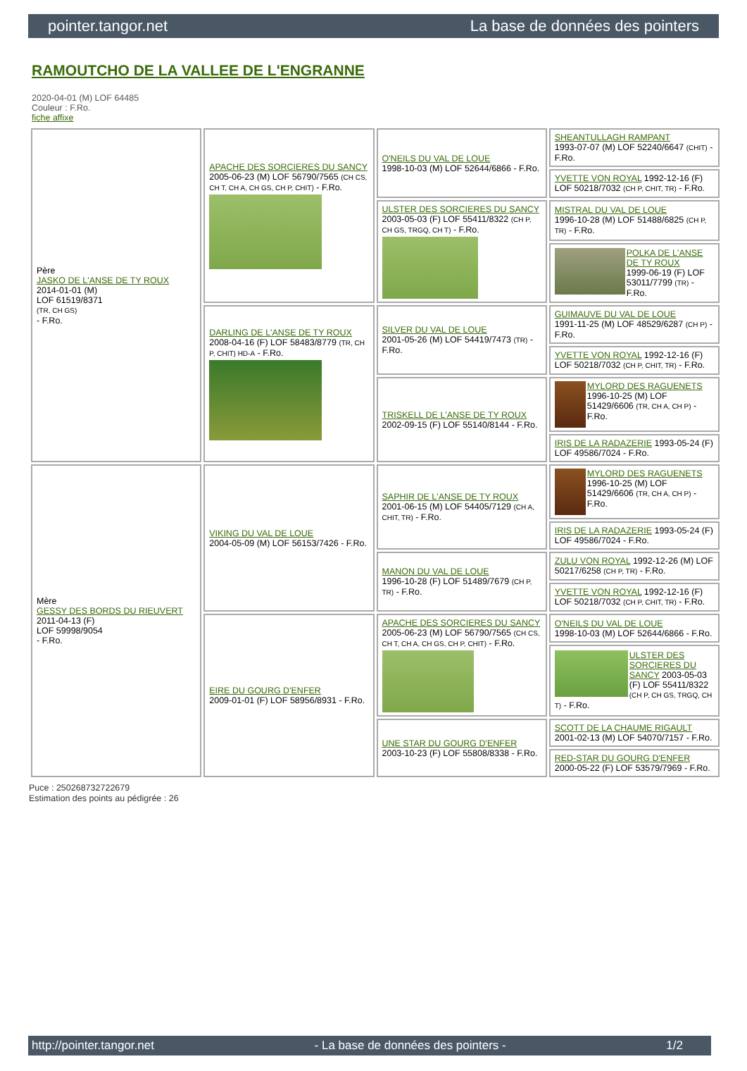pointer.tangor.net La base de données des pointers
RAMOUTCHO DE LA VALLEE DE L'ENGRANNE
2020-04-01 (M) LOF 64485
Couleur : F.Ro.
fiche affixe
| Père JASKO DE L'ANSE DE TY ROUX 2014-01-01 (M) LOF 61519/8371 (TR, CH GS) - F.Ro. | APACHE DES SORCIERES DU SANCY 2005-06-23 (M) LOF 56790/7565 (CH CS, CH T, CH A, CH GS, CH P, CHIT) - F.Ro. | O'NEILS DU VAL DE LOUE 1998-10-03 (M) LOF 52644/6866 - F.Ro. | SHEANTULLAGH RAMPANT 1993-07-07 (M) LOF 52240/6647 (CHIT) - F.Ro. |
| | | | YVETTE VON ROYAL 1992-12-16 (F) LOF 50218/7032 (CH P, CHIT, TR) - F.Ro. |
| | | ULSTER DES SORCIERES DU SANCY 2003-05-03 (F) LOF 55411/8322 (CH P, CH GS, TRGQ, CH T) - F.Ro. | MISTRAL DU VAL DE LOUE 1996-10-28 (M) LOF 51488/6825 (CH P, TR) - F.Ro. |
| | | | POLKA DE L'ANSE DE TY ROUX 1999-06-19 (F) LOF 53011/7799 (TR) - F.Ro. |
| | DARLING DE L'ANSE DE TY ROUX 2008-04-16 (F) LOF 58483/8779 (TR, CH P, CHIT) HD-A - F.Ro. | SILVER DU VAL DE LOUE 2001-05-26 (M) LOF 54419/7473 (TR) - F.Ro. | GUIMAUVE DU VAL DE LOUE 1991-11-25 (M) LOF 48529/6287 (CH P) - F.Ro. |
| | | | YVETTE VON ROYAL 1992-12-16 (F) LOF 50218/7032 (CH P, CHIT, TR) - F.Ro. |
| | | TRISKELL DE L'ANSE DE TY ROUX 2002-09-15 (F) LOF 55140/8144 - F.Ro. | MYLORD DES RAGUENETS 1996-10-25 (M) LOF 51429/6606 (TR, CH A, CH P) - F.Ro. |
| | | | IRIS DE LA RADAZERIE 1993-05-24 (F) LOF 49586/7024 - F.Ro. |
| Mère GESSY DES BORDS DU RIEUVERT 2011-04-13 (F) LOF 59998/9054 - F.Ro. | VIKING DU VAL DE LOUE 2004-05-09 (M) LOF 56153/7426 - F.Ro. | SAPHIR DE L'ANSE DE TY ROUX 2001-06-15 (M) LOF 54405/7129 (CH A, CHIT, TR) - F.Ro. | MYLORD DES RAGUENETS 1996-10-25 (M) LOF 51429/6606 (TR, CH A, CH P) - F.Ro. |
| | | | IRIS DE LA RADAZERIE 1993-05-24 (F) LOF 49586/7024 - F.Ro. |
| | | MANON DU VAL DE LOUE 1996-10-28 (F) LOF 51489/7679 (CH P, TR) - F.Ro. | ZULU VON ROYAL 1992-12-26 (M) LOF 50217/6258 (CH P, TR) - F.Ro. |
| | | | YVETTE VON ROYAL 1992-12-16 (F) LOF 50218/7032 (CH P, CHIT, TR) - F.Ro. |
| | EIRE DU GOURG D'ENFER 2009-01-01 (F) LOF 58956/8931 - F.Ro. | APACHE DES SORCIERES DU SANCY 2005-06-23 (M) LOF 56790/7565 (CH CS, CH T, CH A, CH GS, CH P, CHIT) - F.Ro. | O'NEILS DU VAL DE LOUE 1998-10-03 (M) LOF 52644/6866 - F.Ro. |
| | | | ULSTER DES SORCIERES DU SANCY 2003-05-03 (F) LOF 55411/8322 (CH P, CH GS, TRGQ, CH T) - F.Ro. |
| | | UNE STAR DU GOURG D'ENFER 2003-10-23 (F) LOF 55808/8338 - F.Ro. | SCOTT DE LA CHAUME RIGAULT 2001-02-13 (M) LOF 54070/7157 - F.Ro. |
| | | | RED-STAR DU GOURG D'ENFER 2000-05-22 (F) LOF 53579/7969 - F.Ro. |
Puce : 250268732722679
Estimation des points au pédigrée : 26
http://pointer.tangor.net - La base de données des pointers - 1/2